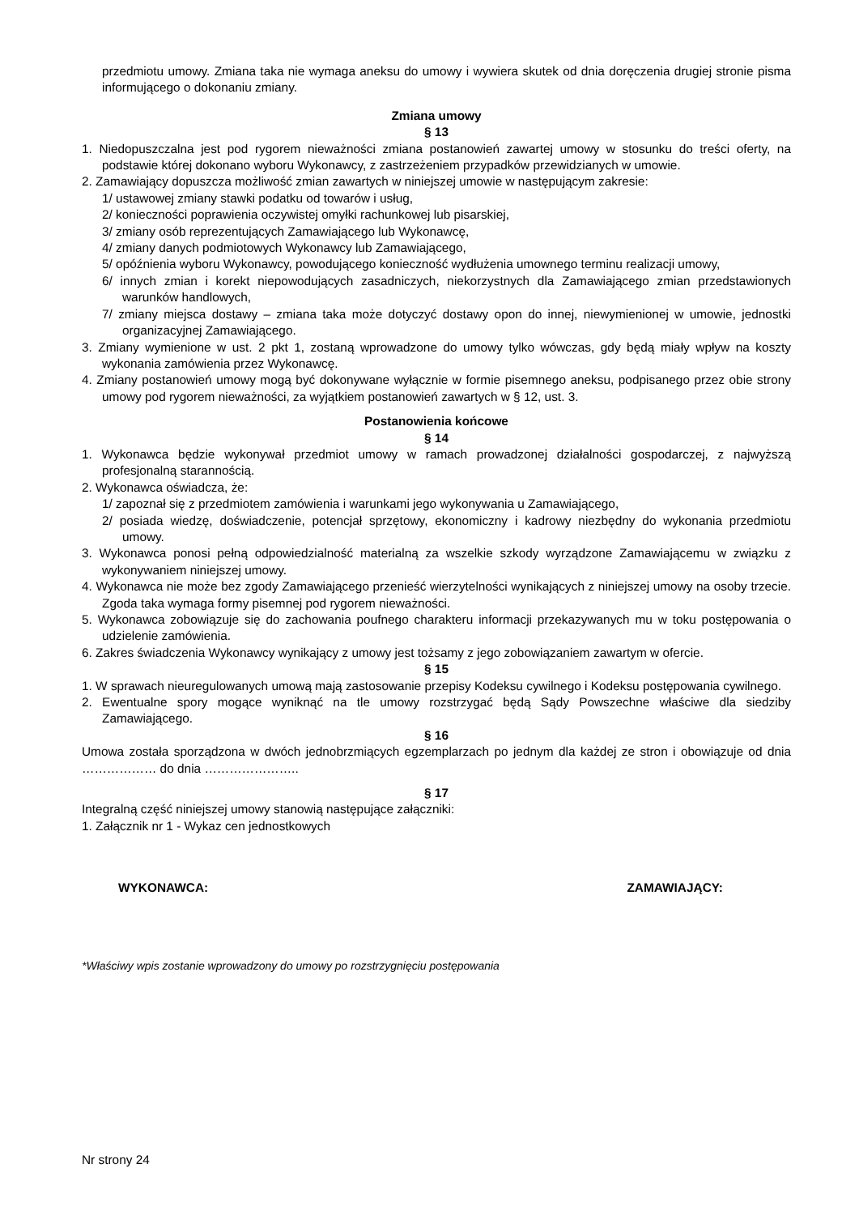przedmiotu umowy. Zmiana taka nie wymaga aneksu do umowy i wywiera skutek od dnia doręczenia drugiej stronie pisma informującego o dokonaniu zmiany.
Zmiana umowy
§ 13
1. Niedopuszczalna jest pod rygorem nieważności zmiana postanowień zawartej umowy w stosunku do treści oferty, na podstawie której dokonano wyboru Wykonawcy, z zastrzeżeniem przypadków przewidzianych w umowie.
2. Zamawiający dopuszcza możliwość zmian zawartych w niniejszej umowie w następującym zakresie:
1/ ustawowej zmiany stawki podatku od towarów i usług,
2/ konieczności poprawienia oczywistej omyłki rachunkowej lub pisarskiej,
3/ zmiany osób reprezentujących Zamawiającego lub Wykonawcę,
4/ zmiany danych podmiotowych Wykonawcy lub Zamawiającego,
5/ opóźnienia wyboru Wykonawcy, powodującego konieczność wydłużenia umownego terminu realizacji umowy,
6/ innych zmian i korekt niepowodujących zasadniczych, niekorzystnych dla Zamawiającego zmian przedstawionych warunków handlowych,
7/ zmiany miejsca dostawy – zmiana taka może dotyczyć dostawy opon do innej, niewymienionej w umowie, jednostki organizacyjnej Zamawiającego.
3. Zmiany wymienione w ust. 2 pkt 1, zostaną wprowadzone do umowy tylko wówczas, gdy będą miały wpływ na koszty wykonania zamówienia przez Wykonawcę.
4. Zmiany postanowień umowy mogą być dokonywane wyłącznie w formie pisemnego aneksu, podpisanego przez obie strony umowy pod rygorem nieważności, za wyjątkiem postanowień zawartych w § 12, ust. 3.
Postanowienia końcowe
§ 14
1. Wykonawca będzie wykonywał przedmiot umowy w ramach prowadzonej działalności gospodarczej, z najwyższą profesjonalną starannością.
2. Wykonawca oświadcza, że:
1/ zapoznał się z przedmiotem zamówienia i warunkami jego wykonywania u Zamawiającego,
2/ posiada wiedzę, doświadczenie, potencjał sprzętowy, ekonomiczny i kadrowy niezbędny do wykonania przedmiotu umowy.
3. Wykonawca ponosi pełną odpowiedzialność materialną za wszelkie szkody wyrządzone Zamawiającemu w związku z wykonywaniem niniejszej umowy.
4. Wykonawca nie może bez zgody Zamawiającego przenieść wierzytelności wynikających z niniejszej umowy na osoby trzecie. Zgoda taka wymaga formy pisemnej pod rygorem nieważności.
5. Wykonawca zobowiązuje się do zachowania poufnego charakteru informacji przekazywanych mu w toku postępowania o udzielenie zamówienia.
6. Zakres świadczenia Wykonawcy wynikający z umowy jest tożsamy z jego zobowiązaniem zawartym w ofercie.
§ 15
1. W sprawach nieuregulowanych umową mają zastosowanie przepisy Kodeksu cywilnego i Kodeksu postępowania cywilnego.
2. Ewentualne spory mogące wyniknąć na tle umowy rozstrzygać będą Sądy Powszechne właściwe dla siedziby Zamawiającego.
§ 16
Umowa została sporządzona w dwóch jednobrzmiących egzemplarzach po jednym dla każdej ze stron i obowiązuje od dnia ……………… do dnia …………………..
§ 17
Integralną część niniejszej umowy stanowią następujące załączniki:
1. Załącznik nr 1 - Wykaz cen jednostkowych
WYKONAWCA: ZAMAWIAJĄCY:
*Właściwy wpis zostanie wprowadzony do umowy po rozstrzygnięciu postępowania
Nr strony 24